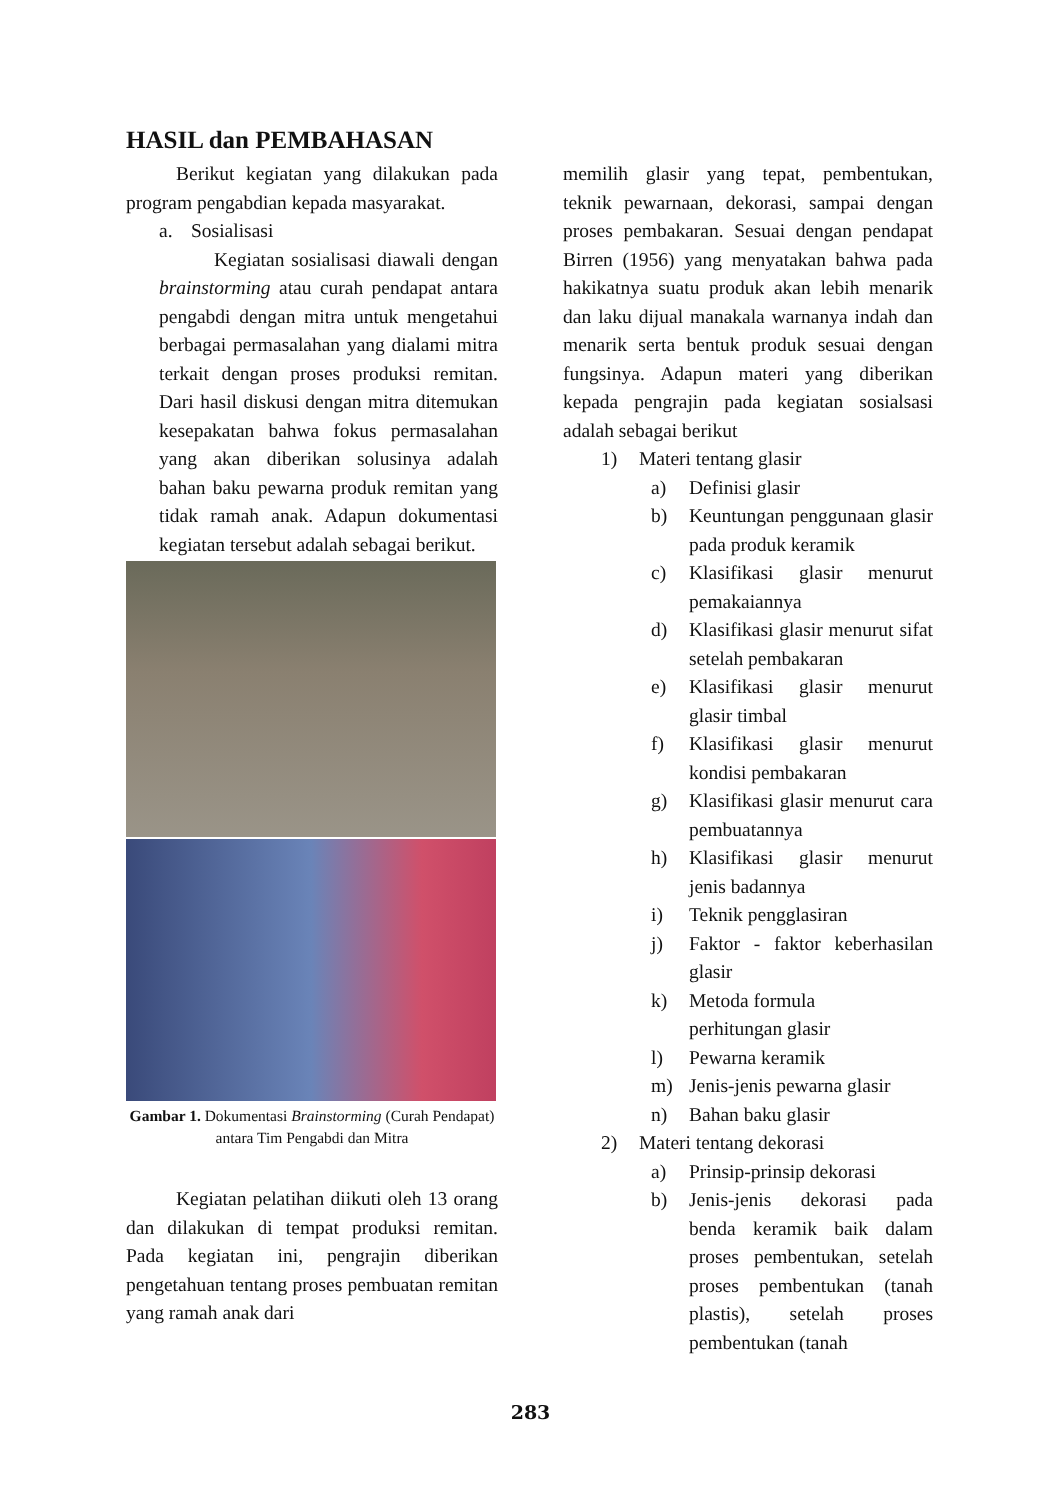HASIL dan PEMBAHASAN
Berikut kegiatan yang dilakukan pada program pengabdian kepada masyarakat.
a. Sosialisasi
Kegiatan sosialisasi diawali dengan brainstorming atau curah pendapat antara pengabdi dengan mitra untuk mengetahui berbagai permasalahan yang dialami mitra terkait dengan proses produksi remitan. Dari hasil diskusi dengan mitra ditemukan kesepakatan bahwa fokus permasalahan yang akan diberikan solusinya adalah bahan baku pewarna produk remitan yang tidak ramah anak. Adapun dokumentasi kegiatan tersebut adalah sebagai berikut.
Gambar 1. Dokumentasi Brainstorming (Curah Pendapat) antara Tim Pengabdi dan Mitra
Kegiatan pelatihan diikuti oleh 13 orang dan dilakukan di tempat produksi remitan. Pada kegiatan ini, pengrajin diberikan pengetahuan tentang proses pembuatan remitan yang ramah anak dari
memilih glasir yang tepat, pembentukan, teknik pewarnaan, dekorasi, sampai dengan proses pembakaran. Sesuai dengan pendapat Birren (1956) yang menyatakan bahwa pada hakikatnya suatu produk akan lebih menarik dan laku dijual manakala warnanya indah dan menarik serta bentuk produk sesuai dengan fungsinya. Adapun materi yang diberikan kepada pengrajin pada kegiatan sosialsasi adalah sebagai berikut
1) Materi tentang glasir
a) Definisi glasir
b) Keuntungan penggunaan glasir pada produk keramik
c) Klasifikasi glasir menurut pemakaiannya
d) Klasifikasi glasir menurut sifat setelah pembakaran
e) Klasifikasi glasir menurut glasir timbal
f) Klasifikasi glasir menurut kondisi pembakaran
g) Klasifikasi glasir menurut cara pembuatannya
h) Klasifikasi glasir menurut jenis badannya
i) Teknik pengglasiran
j) Faktor - faktor keberhasilan glasir
k) Metoda formula
perhitungan glasir
l) Pewarna keramik
m) Jenis-jenis pewarna glasir
n) Bahan baku glasir
2) Materi tentang dekorasi
a) Prinsip-prinsip dekorasi
b) Jenis-jenis dekorasi pada benda keramik baik dalam proses pembentukan, setelah proses pembentukan (tanah plastis), setelah proses pembentukan (tanah
283